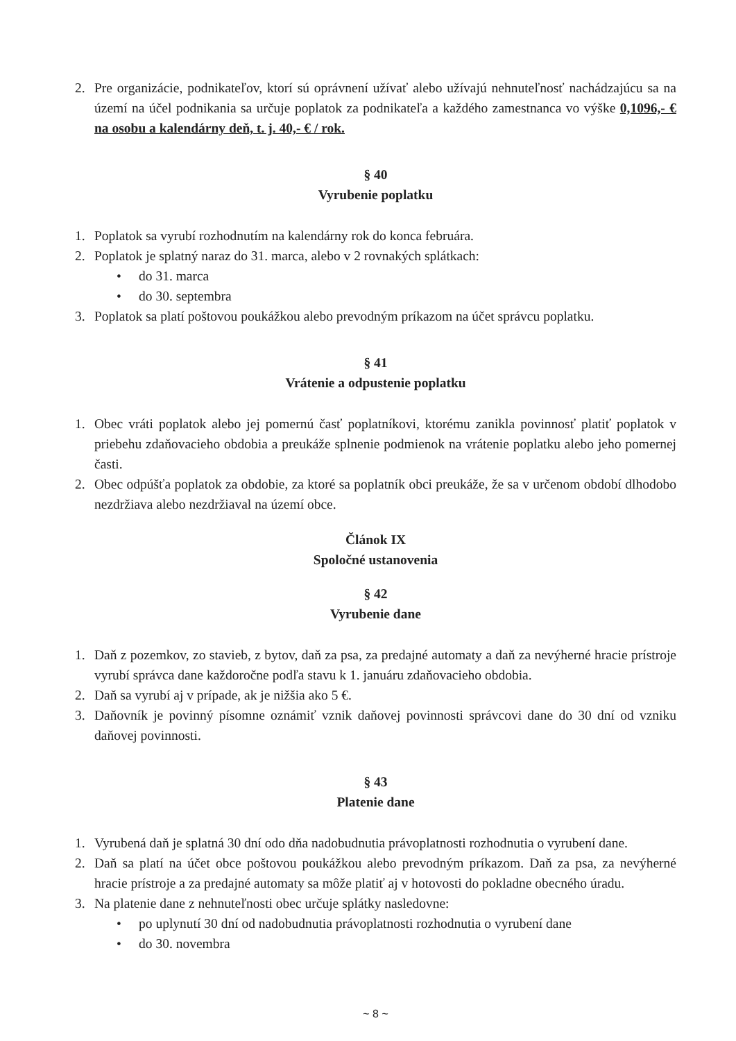2. Pre organizácie, podnikateľov, ktorí sú oprávnení užívať alebo užívajú nehnuteľnosť nachádzajúcu sa na území na účel podnikania sa určuje poplatok za podnikateľa a každého zamestnanca vo výške 0,1096,- € na osobu a kalendárny deň, t. j. 40,- € / rok.
§ 40
Vyrubenie poplatku
1. Poplatok sa vyrubí rozhodnutím na kalendárny rok do konca februára.
2. Poplatok je splatný naraz do 31. marca, alebo v 2 rovnakých splátkach:
• do 31. marca
• do 30. septembra
3. Poplatok sa platí poštovou poukážkou alebo prevodným príkazom na účet správcu poplatku.
§ 41
Vrátenie a odpustenie poplatku
1. Obec vráti poplatok alebo jej pomernú časť poplatníkovi, ktorému zanikla povinnosť platiť poplatok v priebehu zdaňovacieho obdobia a preukáže splnenie podmienok na vrátenie poplatku alebo jeho pomernej časti.
2. Obec odpúšťa poplatok za obdobie, za ktoré sa poplatník obci preukáže, že sa v určenom období dlhodobo nezdržiava alebo nezdržiaval na území obce.
Článok IX
Spoločné ustanovenia
§ 42
Vyrubenie dane
1. Daň z pozemkov, zo stavieb, z bytov, daň za psa, za predajné automaty a daň za nevýherné hracie prístroje vyrubí správca dane každoročne podľa stavu k 1. januáru zdaňovacieho obdobia.
2. Daň sa vyrubí aj v prípade, ak je nižšia ako 5 €.
3. Daňovník je povinný písomne oznámiť vznik daňovej povinnosti správcovi dane do 30 dní od vzniku daňovej povinnosti.
§ 43
Platenie dane
1. Vyrubená daň je splatná 30 dní odo dňa nadobudnutia právoplatnosti rozhodnutia o vyrubení dane.
2. Daň sa platí na účet obce poštovou poukážkou alebo prevodným príkazom. Daň za psa, za nevýherné hracie prístroje a za predajné automaty sa môže platiť aj v hotovosti do pokladne obecného úradu.
3. Na platenie dane z nehnuteľnosti obec určuje splátky nasledovne:
• po uplynutí 30 dní od nadobudnutia právoplatnosti rozhodnutia o vyrubení dane
• do 30. novembra
~ 8 ~